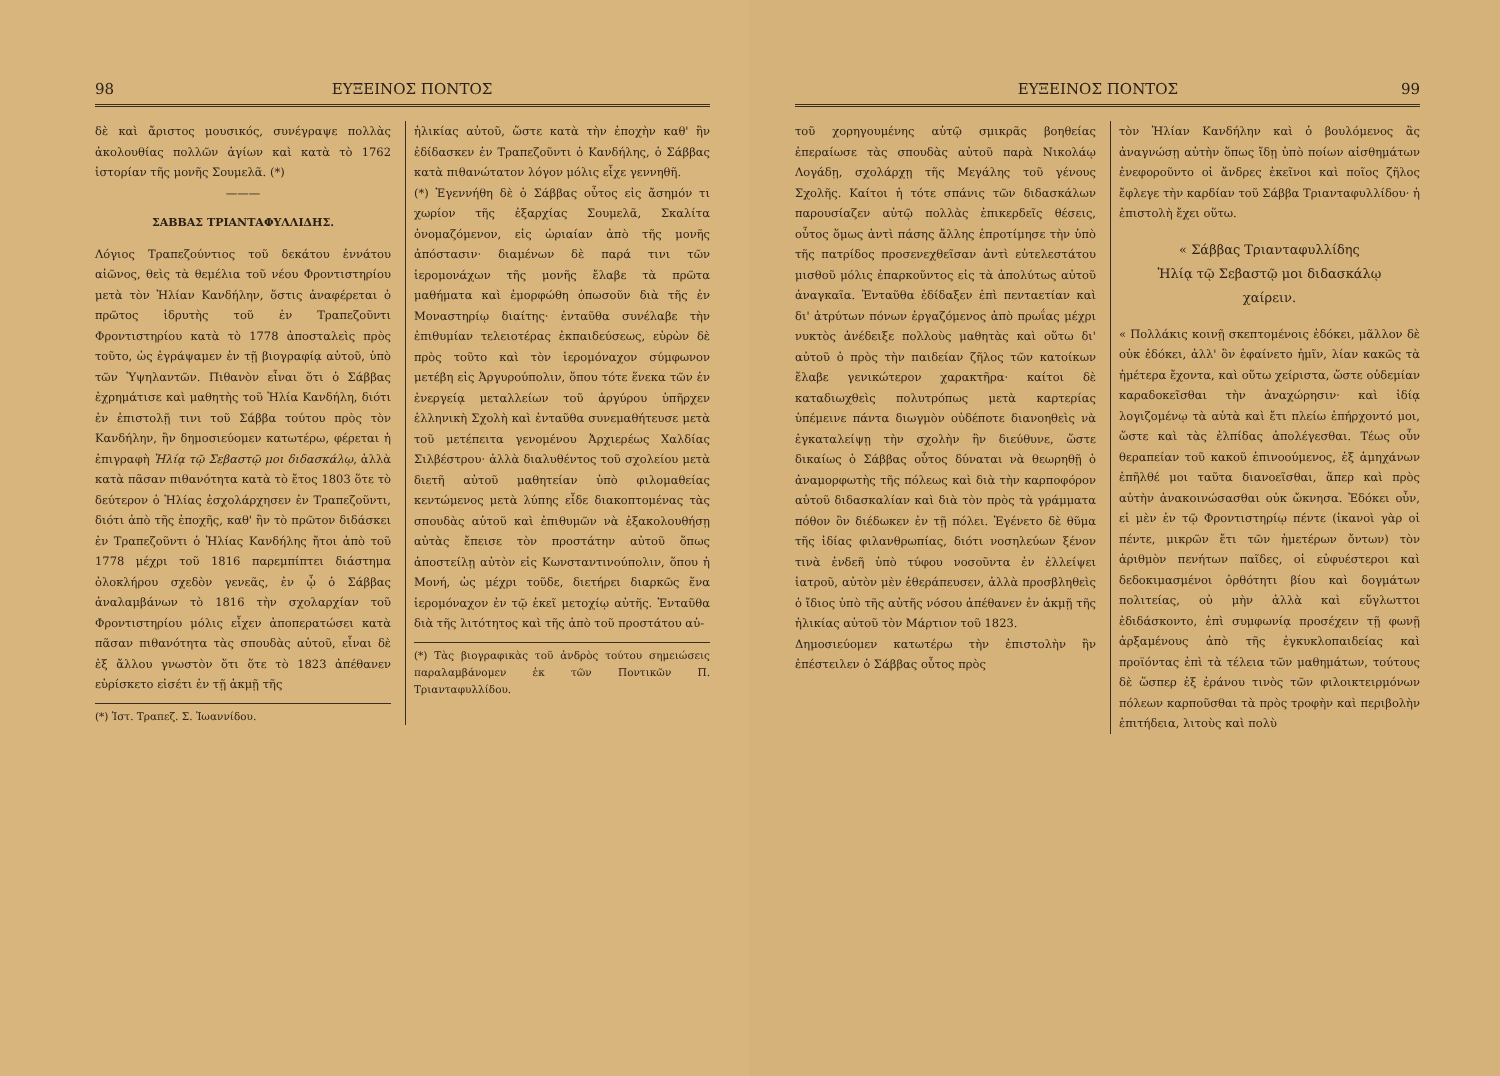98 ΕΥΞΕΙΝΟΣ ΠΟΝΤΟΣ
δὲ καὶ ἄριστος μουσικός, συνέγραψε πολλὰς ἀκολουθίας πολλῶν ἁγίων καὶ κατὰ τὸ 1762 ἱστορίαν τῆς μονῆς Σουμελᾶ. (*)
———
ΣΑΒΒΑΣ ΤΡΙΑΝΤΑΦΥΛΛΙΔΗΣ.
Λόγιος Τραπεζούντιος τοῦ δεκάτου ἐννάτου αἰῶνος, θεὶς τὰ θεμέλια τοῦ νέου Φροντιστηρίου μετὰ τὸν Ἠλίαν Κανδήλην, ὅστις ἀναφέρεται ὁ πρῶτος ἱδρυτὴς τοῦ ἐν Τραπεζοῦντι Φροντιστηρίου κατὰ τὸ 1778 ἀποσταλεὶς πρὸς τοῦτο, ὡς ἐγράψαμεν ἐν τῇ βιογραφίᾳ αὐτοῦ, ὑπὸ τῶν Ὑψηλαντῶν. Πιθανὸν εἶναι ὅτι ὁ Σάββας ἐχρημάτισε καὶ μαθητὴς τοῦ Ἠλία Κανδήλη, διότι ἐν ἐπιστολῇ τινι τοῦ Σάββα τούτου πρὸς τὸν Κανδήλην, ἣν δημοσιεύομεν κατωτέρω, φέρεται ἡ ἐπιγραφὴ Ἠλίᾳ τῷ Σεβαστῷ μοι διδασκάλῳ, ἀλλὰ κατὰ πᾶσαν πιθανότητα κατὰ τὸ ἔτος 1803 ὅτε τὸ δεύτερον ὁ Ἠλίας ἐσχολάρχησεν ἐν Τραπεζοῦντι, διότι ἀπὸ τῆς ἐποχῆς, καθ' ἣν τὸ πρῶτον διδάσκει ἐν Τραπεζοῦντι ὁ Ἠλίας Κανδήλης ἤτοι ἀπὸ τοῦ 1778 μέχρι τοῦ 1816 παρεμπίπτει διάστημα ὁλοκλήρου σχεδὸν γενεᾶς, ἐν ᾧ ὁ Σάββας ἀναλαμβάνων τὸ 1816 τὴν σχολαρχίαν τοῦ Φροντιστηρίου μόλις εἶχεν ἀποπερατώσει κατὰ πᾶσαν πιθανότητα τὰς σπουδὰς αὐτοῦ, εἶναι δὲ ἐξ ἄλλου γνωστὸν ὅτι ὅτε τὸ 1823 ἀπέθανεν εὑρίσκετο εἰσέτι ἐν τῇ ἀκμῇ τῆς
(*) Ἱστ. Τραπεζ. Σ. Ἰωαννίδου.
ἡλικίας αὐτοῦ, ὥστε κατὰ τὴν ἐποχὴν καθ' ἣν ἐδίδασκεν ἐν Τραπεζοῦντι ὁ Κανδήλης, ὁ Σάββας κατὰ πιθανώτατον λόγον μόλις εἶχε γεννηθῆ.
(*) Ἐγεννήθη δὲ ὁ Σάββας οὗτος εἰς ἄσημόν τι χωρίον τῆς ἐξαρχίας Σουμελᾶ, Σκαλίτα ὀνομαζόμενον, εἰς ὡριαίαν ἀπὸ τῆς μονῆς ἀπόστασιν· διαμένων δὲ παρά τινι τῶν ἱερομονάχων τῆς μονῆς ἔλαβε τὰ πρῶτα μαθήματα καὶ ἐμορφώθη ὁπωσοῦν διὰ τῆς ἐν Μοναστηρίῳ διαίτης· ἐνταῦθα συνέλαβε τὴν ἐπιθυμίαν τελειοτέρας ἐκπαιδεύσεως, εὑρὼν δὲ πρὸς τοῦτο καὶ τὸν ἱερομόναχον σύμφωνον μετέβη εἰς Ἀργυρούπολιν, ὅπου τότε ἕνεκα τῶν ἐν ἐνεργείᾳ μεταλλείων τοῦ ἀργύρου ὑπῆρχεν ἑλληνικὴ Σχολὴ καὶ ἐνταῦθα συνεμαθήτευσε μετὰ τοῦ μετέπειτα γενομένου Ἀρχιερέως Χαλδίας Σιλβέστρου· ἀλλὰ διαλυθέντος τοῦ σχολείου μετὰ διετῆ αὐτοῦ μαθητείαν ὑπὸ φιλομαθείας κεντώμενος μετὰ λύπης εἶδε διακοπτομένας τὰς σπουδὰς αὐτοῦ καὶ ἐπιθυμῶν νὰ ἐξακολουθήσῃ αὐτὰς ἔπεισε τὸν προστάτην αὐτοῦ ὅπως ἀποστείλῃ αὐτὸν εἰς Κωνσταντινούπολιν, ὅπου ἡ Μονή, ὡς μέχρι τοῦδε, διετήρει διαρκῶς ἕνα ἱερομόναχον ἐν τῷ ἐκεῖ μετοχίῳ αὐτῆς. Ἐνταῦθα διὰ τῆς λιτότητος καὶ τῆς ἀπὸ τοῦ προστάτου αὐ-
(*) Τὰς βιογραφικὰς τοῦ ἀνδρὸς τούτου σημειώσεις παραλαμβάνομεν ἐκ τῶν Ποντικῶν Π. Τριανταφυλλίδου.
ΕΥΞΕΙΝΟΣ ΠΟΝΤΟΣ 99
τοῦ χορηγουμένης αὐτῷ σμικρᾶς βοηθείας ἐπεραίωσε τὰς σπουδὰς αὐτοῦ παρὰ Νικολάῳ Λογάδῃ, σχολάρχῃ τῆς Μεγάλης τοῦ γένους Σχολῆς. Καίτοι ἡ τότε σπάνις τῶν διδασκάλων παρουσίαζεν αὐτῷ πολλὰς ἐπικερδεῖς θέσεις, οὗτος ὅμως ἀντὶ πάσης ἄλλης ἐπροτίμησε τὴν ὑπὸ τῆς πατρίδος προσενεχθεῖσαν ἀντὶ εὐτελεστάτου μισθοῦ μόλις ἐπαρκοῦντος εἰς τὰ ἀπολύτως αὐτοῦ ἀναγκαῖα. Ἐνταῦθα ἐδίδαξεν ἐπὶ πενταετίαν καὶ δι' ἀτρύτων πόνων ἐργαζόμενος ἀπὸ πρωΐας μέχρι νυκτὸς ἀνέδειξε πολλοὺς μαθητὰς καὶ οὕτω δι' αὐτοῦ ὁ πρὸς τὴν παιδείαν ζῆλος τῶν κατοίκων ἔλαβε γενικώτερον χαρακτῆρα· καίτοι δὲ καταδιωχθεὶς πολυτρόπως μετὰ καρτερίας ὑπέμεινε πάντα διωγμὸν οὐδέποτε διανοηθεὶς νὰ ἐγκαταλείψῃ τὴν σχολὴν ἣν διεύθυνε, ὥστε δικαίως ὁ Σάββας οὗτος δύναται νὰ θεωρηθῇ ὁ ἀναμορφωτὴς τῆς πόλεως καὶ διὰ τὴν καρποφόρον αὐτοῦ διδασκαλίαν καὶ διὰ τὸν πρὸς τὰ γράμματα πόθον ὃν διέδωκεν ἐν τῇ πόλει. Ἐγένετο δὲ θῦμα τῆς ἰδίας φιλανθρωπίας, διότι νοσηλεύων ξένον τινὰ ἐνδεῆ ὑπὸ τύφου νοσοῦντα ἐν ἐλλείψει ἰατροῦ, αὐτὸν μὲν ἐθεράπευσεν, ἀλλὰ προσβληθεὶς ὁ ἴδιος ὑπὸ τῆς αὐτῆς νόσου ἀπέθανεν ἐν ἀκμῇ τῆς ἡλικίας αὐτοῦ τὸν Μάρτιον τοῦ 1823.
Δημοσιεύομεν κατωτέρω τὴν ἐπιστολὴν ἣν ἐπέστειλεν ὁ Σάββας οὗτος πρὸς
τὸν Ἠλίαν Κανδήλην καὶ ὁ βουλόμενος ἂς ἀναγνώσῃ αὐτὴν ὅπως ἴδῃ ὑπὸ ποίων αἰσθημάτων ἐνεφοροῦντο οἱ ἄνδρες ἐκεῖνοι καὶ ποῖος ζῆλος ἔφλεγε τὴν καρδίαν τοῦ Σάββα Τριανταφυλλίδου· ἡ ἐπιστολὴ ἔχει οὕτω.
« Σάββας Τριανταφυλλίδης
Ἠλίᾳ τῷ Σεβαστῷ μοι διδασκάλῳ
χαίρειν.
« Πολλάκις κοινῇ σκεπτομένοις ἐδόκει, μᾶλλον δὲ οὐκ ἐδόκει, ἀλλ' ὂν ἐφαίνετο ἡμῖν, λίαν κακῶς τὰ ἡμέτερα ἔχοντα, καὶ οὕτω χείριστα, ὥστε οὐδεμίαν καραδοκεῖσθαι τὴν ἀναχώρησιν· καὶ ἰδίᾳ λογιζομένῳ τὰ αὐτὰ καὶ ἔτι πλείω ἐπήρχοντό μοι, ὥστε καὶ τὰς ἐλπίδας ἀπολέγεσθαι. Τέως οὖν θεραπείαν τοῦ κακοῦ ἐπινοούμενος, ἐξ ἀμηχάνων ἐπῆλθέ μοι ταῦτα διανοεῖσθαι, ἅπερ καὶ πρὸς αὐτὴν ἀνακοινώσασθαι οὐκ ὤκνησα. Ἐδόκει οὖν, εἰ μὲν ἐν τῷ Φροντιστηρίῳ πέντε (ἱκανοὶ γὰρ οἱ πέντε, μικρῶν ἔτι τῶν ἡμετέρων ὄντων) τὸν ἀριθμὸν πενήτων παῖδες, οἱ εὐφυέστεροι καὶ δεδοκιμασμένοι ὀρθότητι βίου καὶ δογμάτων πολιτείας, οὐ μὴν ἀλλὰ καὶ εὔγλωττοι ἐδιδάσκοντο, ἐπὶ συμφωνίᾳ προσέχειν τῇ φωνῇ ἀρξαμένους ἀπὸ τῆς ἐγκυκλοπαιδείας καὶ προϊόντας ἐπὶ τὰ τέλεια τῶν μαθημάτων, τούτους δὲ ὥσπερ ἐξ ἐράνου τινὸς τῶν φιλοικτειρμόνων πόλεων καρποῦσθαι τὰ πρὸς τροφὴν καὶ περιβολὴν ἐπιτήδεια, λιτοὺς καὶ πολὺ